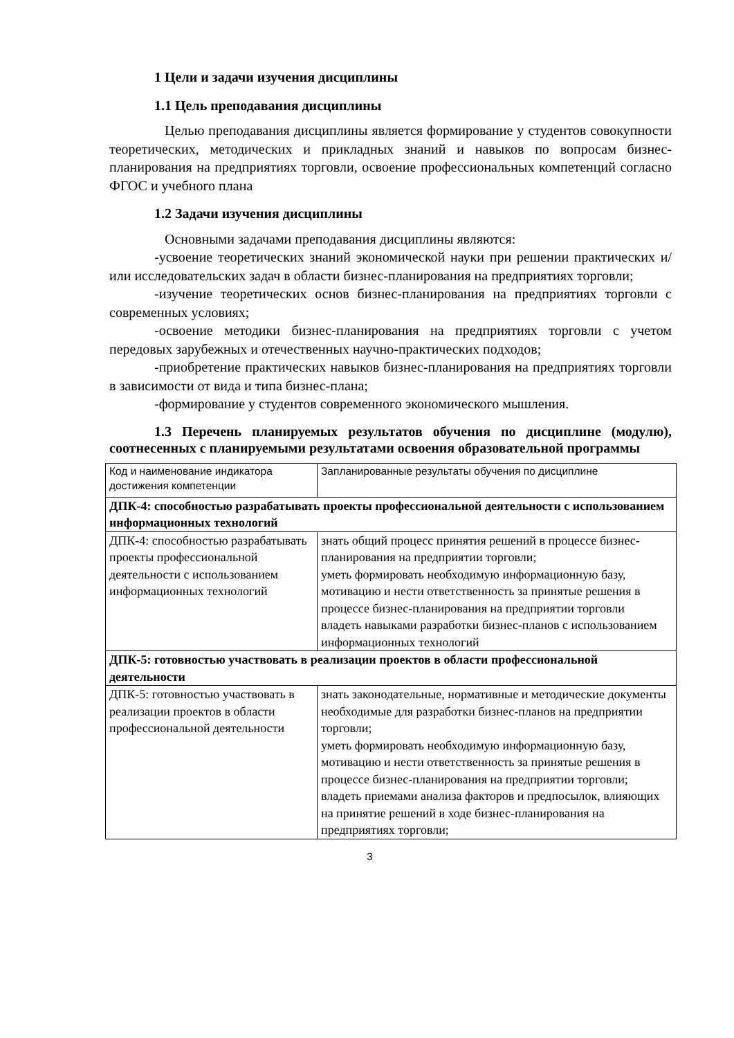1 Цели и задачи изучения дисциплины
1.1 Цель преподавания дисциплины
Целью преподавания дисциплины является формирование у студентов совокупности теоретических, методических и прикладных знаний и навыков по вопросам бизнес-планирования на предприятиях торговли, освоение профессиональных компетенций согласно ФГОС и учебного плана
1.2 Задачи изучения дисциплины
Основными задачами преподавания дисциплины являются:
-усвоение теоретических знаний экономической науки при решении практических и/или исследовательских задач в области бизнес-планирования на предприятиях торговли;
-изучение теоретических основ бизнес-планирования на предприятиях торговли с современных условиях;
-освоение методики бизнес-планирования на предприятиях торговли с учетом передовых зарубежных и отечественных научно-практических подходов;
-приобретение практических навыков бизнес-планирования на предприятиях торговли в зависимости от вида и типа бизнес-плана;
-формирование у студентов современного экономического мышления.
1.3 Перечень планируемых результатов обучения по дисциплине (модулю), соотнесенных с планируемыми результатами освоения образовательной программы
| Код и наименование индикатора достижения компетенции | Запланированные результаты обучения по дисциплине |
| ДПК-4: способностью разрабатывать проекты профессиональной деятельности с использованием информационных технологий | |
| ДПК-4: способностью разрабатывать проекты профессиональной деятельности с использованием информационных технологий | знать общий процесс принятия решений в процессе бизнес-планирования на предприятии торговли; уметь формировать необходимую информационную базу, мотивацию и нести ответственность за принятые решения в процессе бизнес-планирования на предприятии торговли владеть навыками разработки бизнес-планов с использованием информационных технологий |
| ДПК-5: готовностью участвовать в реализации проектов в области профессиональной деятельности | |
| ДПК-5: готовностью участвовать в реализации проектов в области профессиональной деятельности | знать законодательные, нормативные и методические документы необходимые для разработки бизнес-планов на предприятии торговли; уметь формировать необходимую информационную базу, мотивацию и нести ответственность за принятые решения в процессе бизнес-планирования на предприятии торговли; владеть приемами анализа факторов и предпосылок, влияющих на принятие решений в ходе бизнес-планирования на предприятиях торговли; |
3